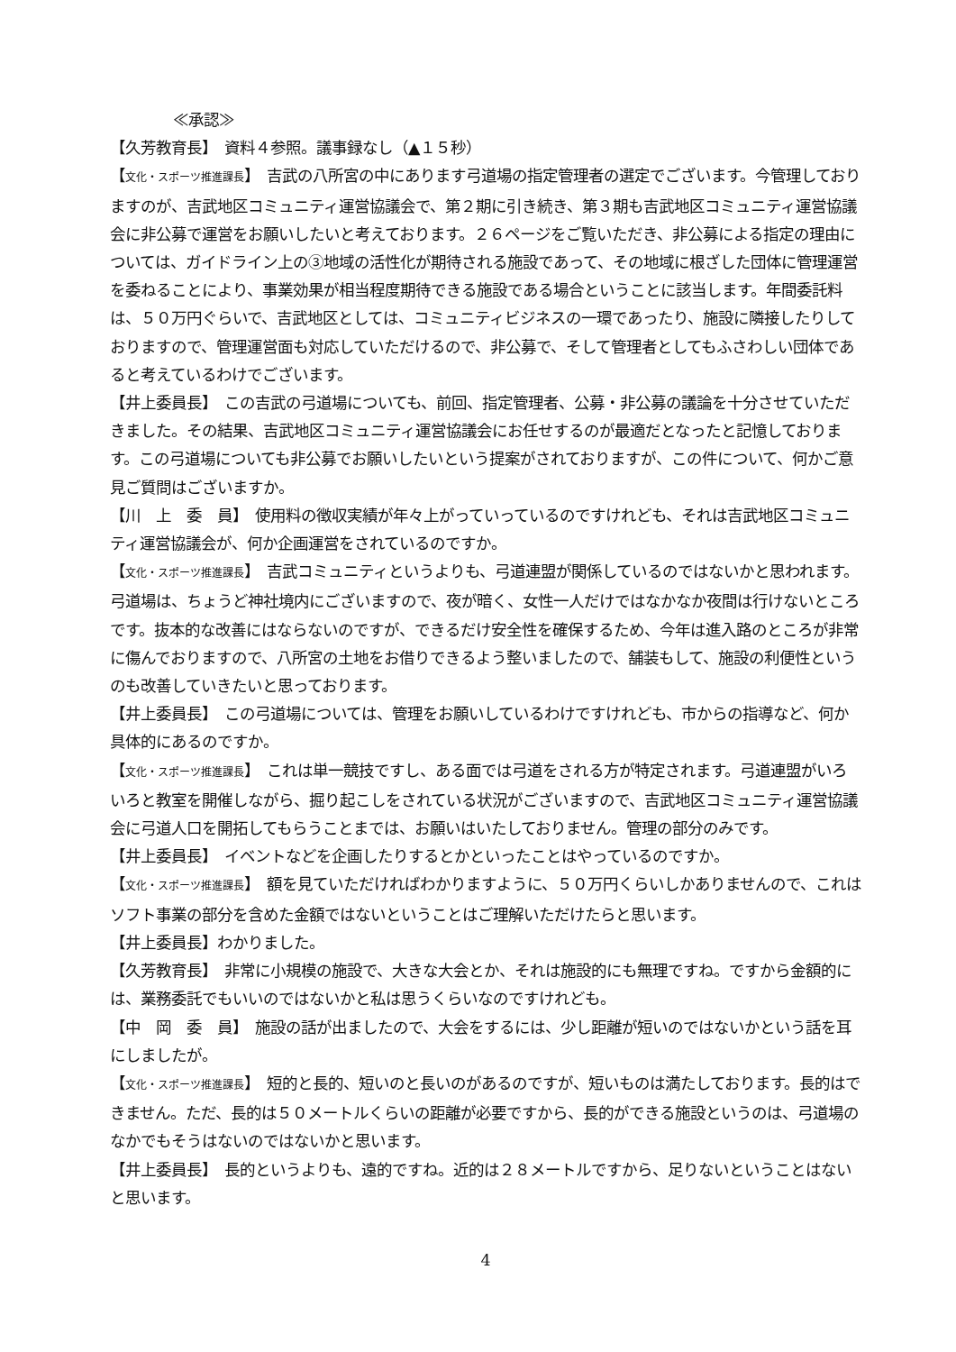≪承認≫
【久芳教育長】　資料４参照。議事録なし（▲１５秒）
【文化・スポーツ推進課長】　吉武の八所宮の中にあります弓道場の指定管理者の選定でございます。今管理しておりますのが、吉武地区コミュニティ運営協議会で、第２期に引き続き、第３期も吉武地区コミュニティ運営協議会に非公募で運営をお願いしたいと考えております。２６ページをご覧いただき、非公募による指定の理由については、ガイドライン上の③地域の活性化が期待される施設であって、その地域に根ざした団体に管理運営を委ねることにより、事業効果が相当程度期待できる施設である場合ということに該当します。年間委託料は、５０万円ぐらいで、吉武地区としては、コミュニティビジネスの一環であったり、施設に隣接したりしておりますので、管理運営面も対応していただけるので、非公募で、そして管理者としてもふさわしい団体であると考えているわけでございます。
【井上委員長】　この吉武の弓道場についても、前回、指定管理者、公募・非公募の議論を十分させていただきました。その結果、吉武地区コミュニティ運営協議会にお任せするのが最適だとなったと記憶しております。この弓道場についても非公募でお願いしたいという提案がされておりますが、この件について、何かご意見ご質問はございますか。
【川　上　委　員】　使用料の徴収実績が年々上がっていっているのですけれども、それは吉武地区コミュニティ運営協議会が、何か企画運営をされているのですか。
【文化・スポーツ推進課長】　吉武コミュニティというよりも、弓道連盟が関係しているのではないかと思われます。弓道場は、ちょうど神社境内にございますので、夜が暗く、女性一人だけではなかなか夜間は行けないところです。抜本的な改善にはならないのですが、できるだけ安全性を確保するため、今年は進入路のところが非常に傷んでおりますので、八所宮の土地をお借りできるよう整いましたので、舗装もして、施設の利便性というのも改善していきたいと思っております。
【井上委員長】　この弓道場については、管理をお願いしているわけですけれども、市からの指導など、何か具体的にあるのですか。
【文化・スポーツ推進課長】　これは単一競技ですし、ある面では弓道をされる方が特定されます。弓道連盟がいろいろと教室を開催しながら、掘り起こしをされている状況がございますので、吉武地区コミュニティ運営協議会に弓道人口を開拓してもらうことまでは、お願いはいたしておりません。管理の部分のみです。
【井上委員長】　イベントなどを企画したりするとかといったことはやっているのですか。
【文化・スポーツ推進課長】　額を見ていただければわかりますように、５０万円くらいしかありませんので、これはソフト事業の部分を含めた金額ではないということはご理解いただけたらと思います。
【井上委員長】わかりました。
【久芳教育長】　非常に小規模の施設で、大きな大会とか、それは施設的にも無理ですね。ですから金額的には、業務委託でもいいのではないかと私は思うくらいなのですけれども。
【中　岡　委　員】　施設の話が出ましたので、大会をするには、少し距離が短いのではないかという話を耳にしましたが。
【文化・スポーツ推進課長】　短的と長的、短いのと長いのがあるのですが、短いものは満たしております。長的はできません。ただ、長的は５０メートルくらいの距離が必要ですから、長的ができる施設というのは、弓道場のなかでもそうはないのではないかと思います。
【井上委員長】　長的というよりも、遠的ですね。近的は２８メートルですから、足りないということはないと思います。
4